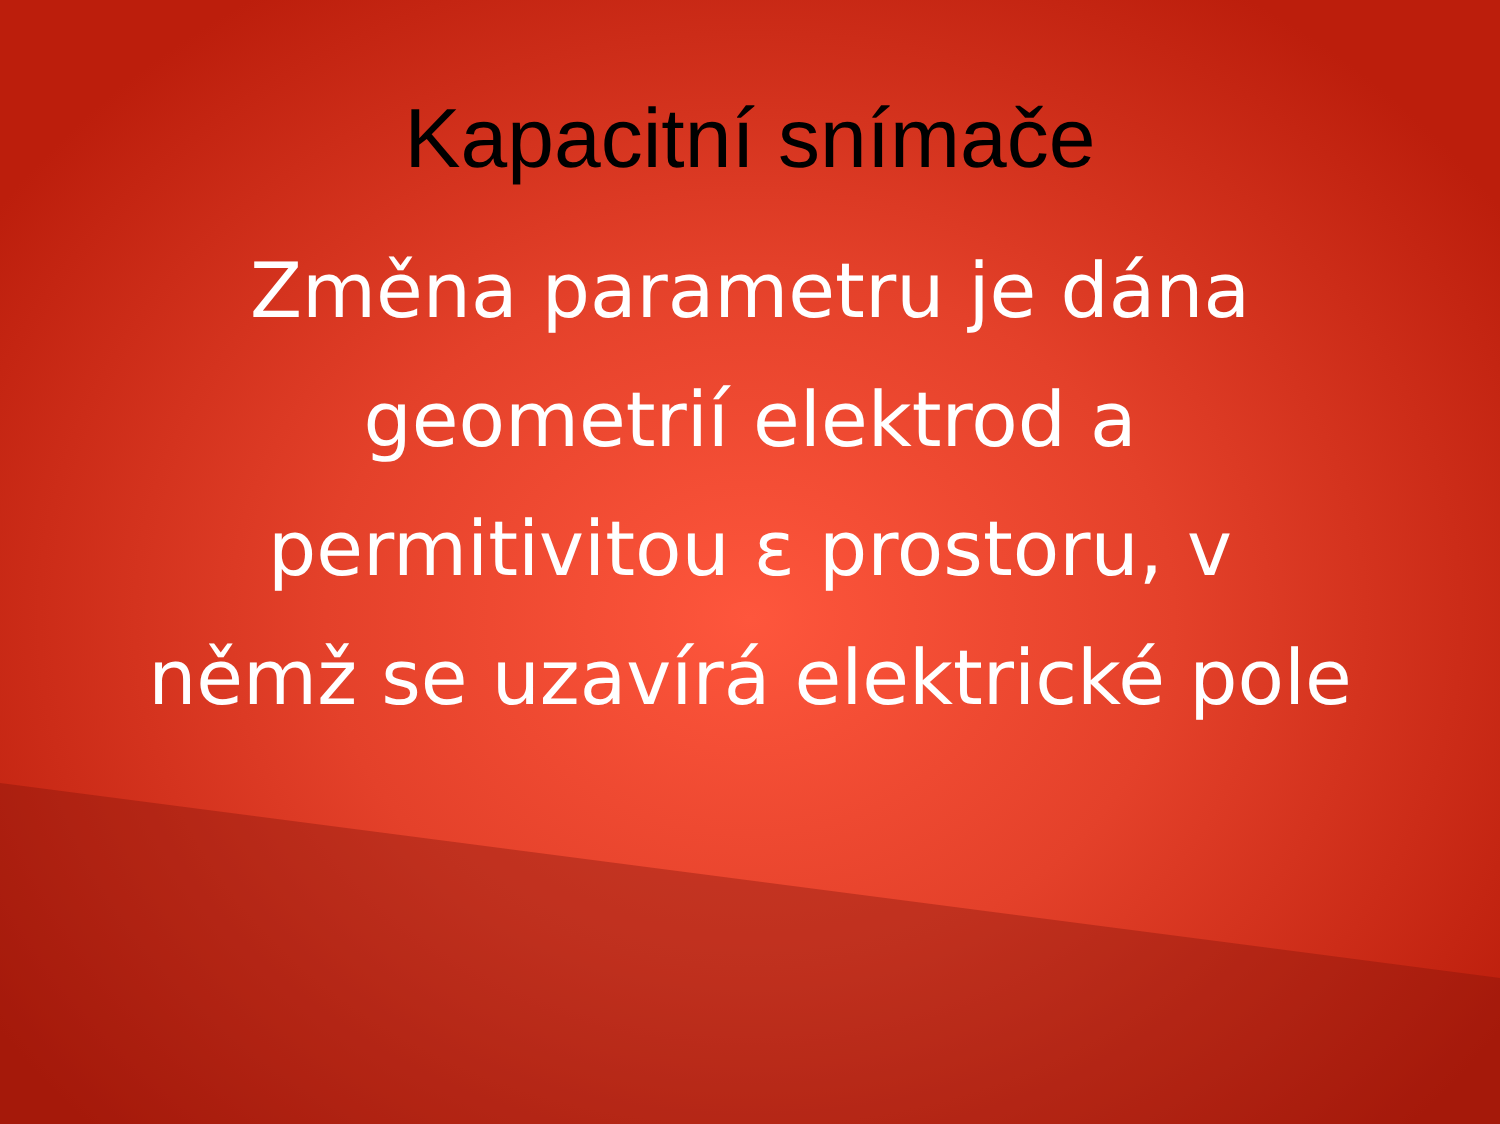Kapacitní snímače
Změna parametru je dána
geometrií elektrod a
permitivitou ε prostoru, v
němž se uzavírá elektrické pole